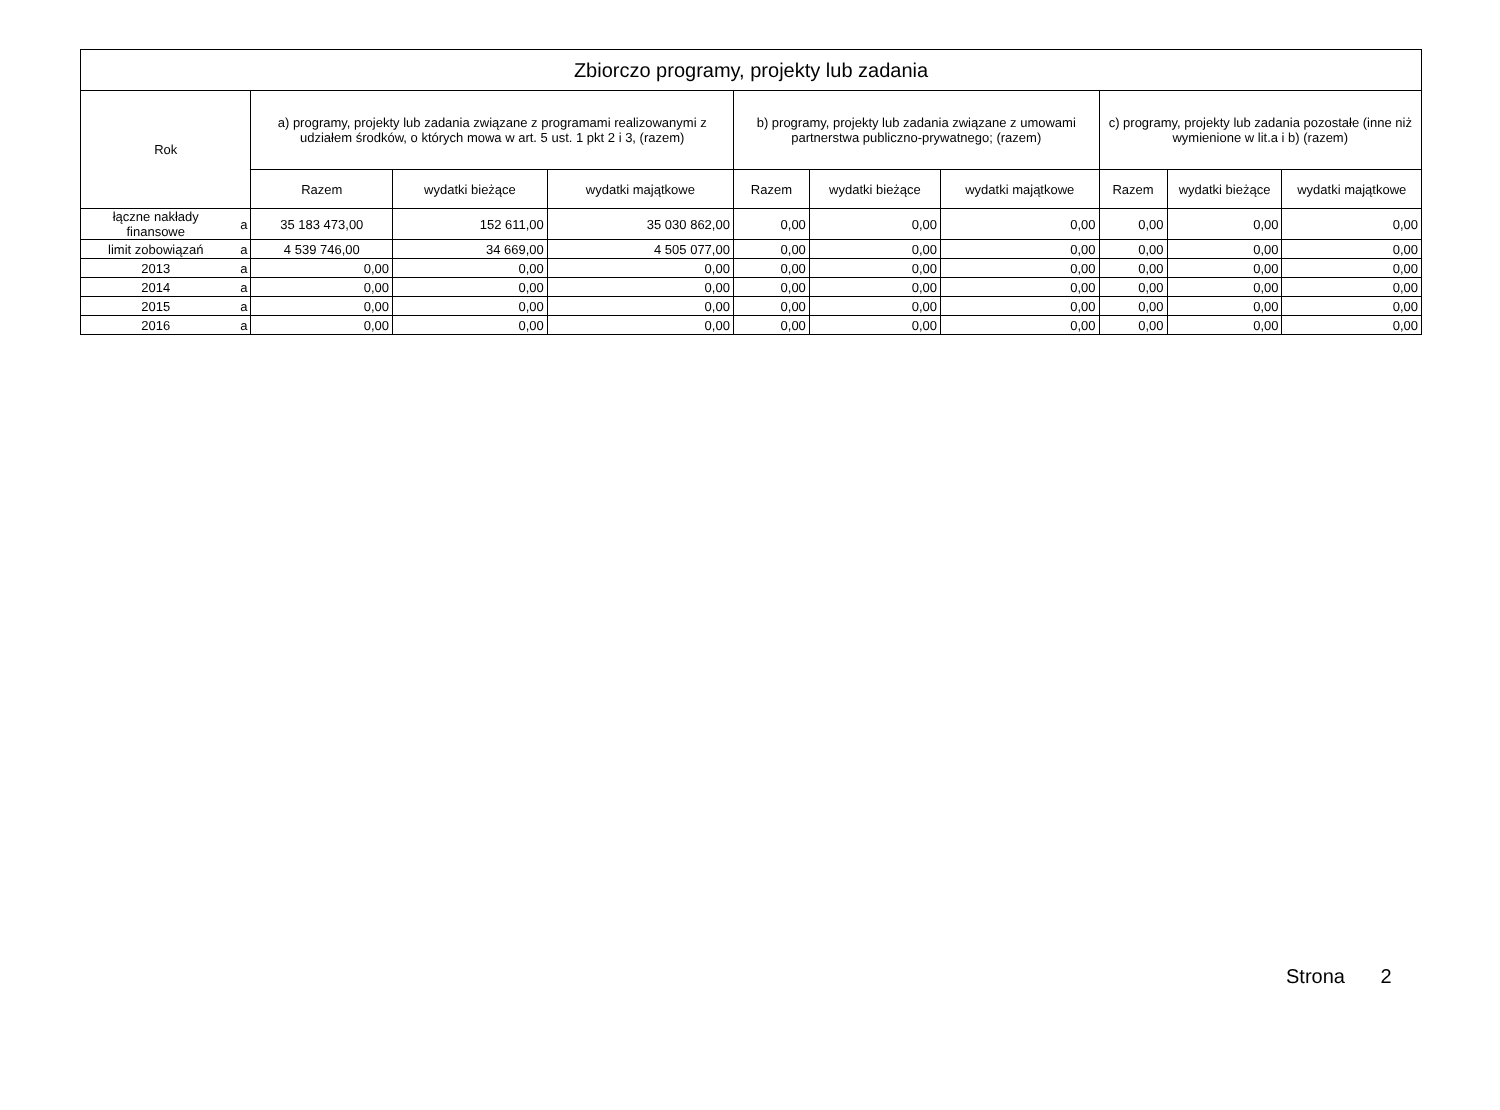| Zbiorczo programy, projekty lub zadania | | | | | | | | | | |
| --- | --- | --- | --- | --- | --- | --- | --- | --- | --- | --- |
| Rok | | a) programy, projekty lub zadania związane z programami realizowanymi z udziałem środków, o których mowa w art. 5 ust. 1 pkt 2 i 3, (razem) | | | b) programy, projekty lub zadania związane z umowami partnerstwa publiczno-prywatnego; (razem) | | | c) programy, projekty lub zadania pozostałe (inne niż wymienione w lit.a i b) (razem) | | |
| | | Razem | wydatki bieżące | wydatki majątkowe | Razem | wydatki bieżące | wydatki majątkowe | Razem | wydatki bieżące | wydatki majątkowe |
| łączne nakłady finansowe | a | 35 183 473,00 | 152 611,00 | 35 030 862,00 | 0,00 | 0,00 | 0,00 | 0,00 | 0,00 | 0,00 |
| limit zobowiązań | a | 4 539 746,00 | 34 669,00 | 4 505 077,00 | 0,00 | 0,00 | 0,00 | 0,00 | 0,00 | 0,00 |
| 2013 | a | 0,00 | 0,00 | 0,00 | 0,00 | 0,00 | 0,00 | 0,00 | 0,00 | 0,00 |
| 2014 | a | 0,00 | 0,00 | 0,00 | 0,00 | 0,00 | 0,00 | 0,00 | 0,00 | 0,00 |
| 2015 | a | 0,00 | 0,00 | 0,00 | 0,00 | 0,00 | 0,00 | 0,00 | 0,00 | 0,00 |
| 2016 | a | 0,00 | 0,00 | 0,00 | 0,00 | 0,00 | 0,00 | 0,00 | 0,00 | 0,00 |
Strona 2